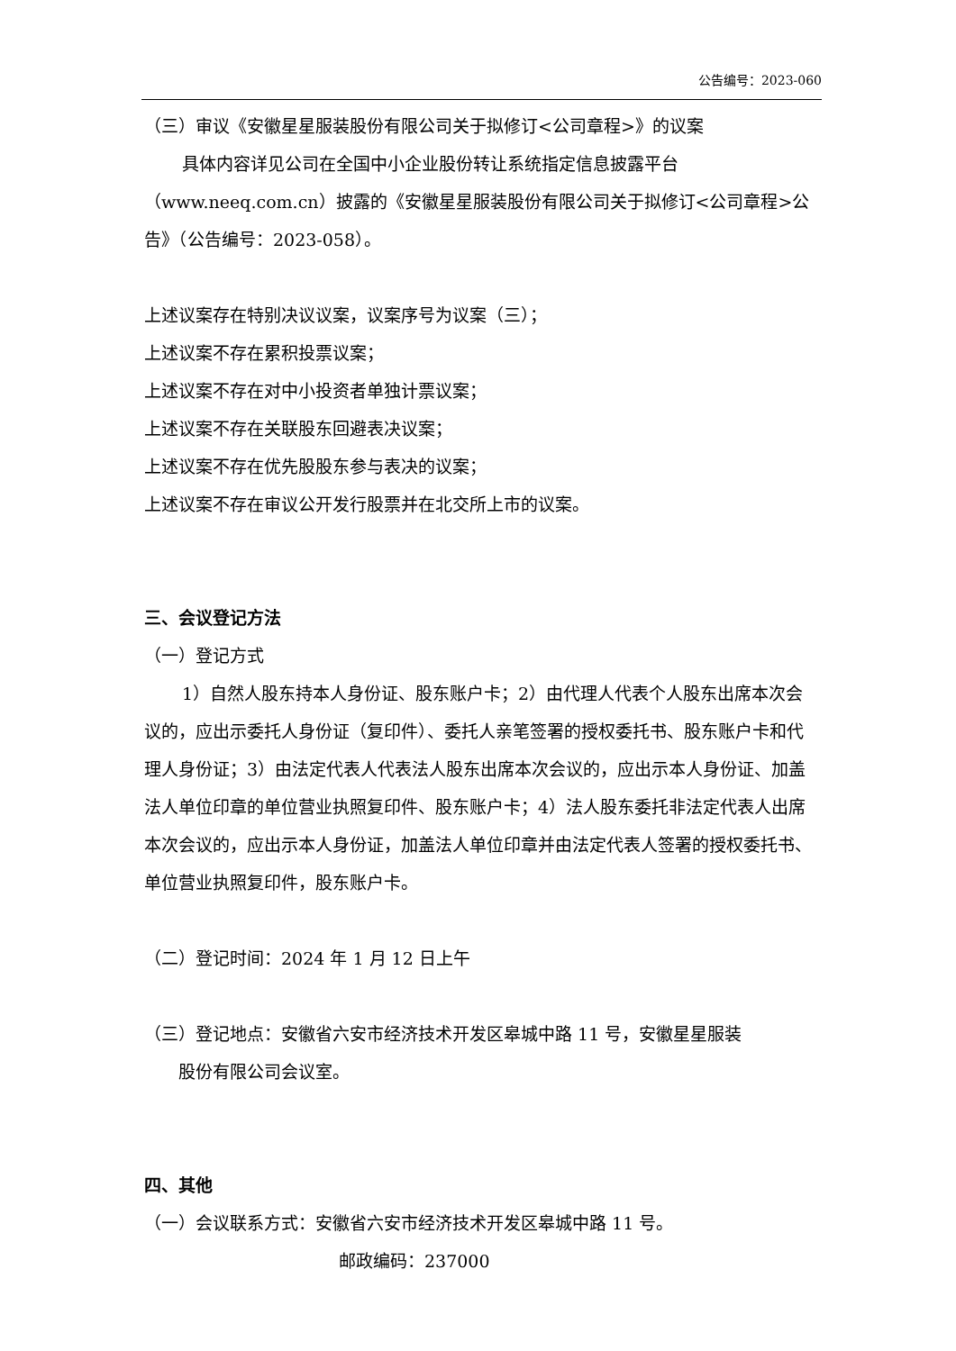公告编号：2023-060
（三）审议《安徽星星服装股份有限公司关于拟修订<公司章程>》的议案
具体内容详见公司在全国中小企业股份转让系统指定信息披露平台（www.neeq.com.cn）披露的《安徽星星服装股份有限公司关于拟修订<公司章程>公告》（公告编号：2023-058）。
上述议案存在特别决议议案，议案序号为议案（三）；
上述议案不存在累积投票议案；
上述议案不存在对中小投资者单独计票议案；
上述议案不存在关联股东回避表决议案；
上述议案不存在优先股股东参与表决的议案；
上述议案不存在审议公开发行股票并在北交所上市的议案。
三、会议登记方法
（一）登记方式
1）自然人股东持本人身份证、股东账户卡；2）由代理人代表个人股东出席本次会议的，应出示委托人身份证（复印件）、委托人亲笔签署的授权委托书、股东账户卡和代理人身份证；3）由法定代表人代表法人股东出席本次会议的，应出示本人身份证、加盖法人单位印章的单位营业执照复印件、股东账户卡；4）法人股东委托非法定代表人出席本次会议的，应出示本人身份证，加盖法人单位印章并由法定代表人签署的授权委托书、单位营业执照复印件，股东账户卡。
（二）登记时间：2024 年 1 月 12 日上午
（三）登记地点：安徽省六安市经济技术开发区皋城中路 11 号，安徽星星服装
股份有限公司会议室。
四、其他
（一）会议联系方式：安徽省六安市经济技术开发区皋城中路 11 号。
邮政编码：237000